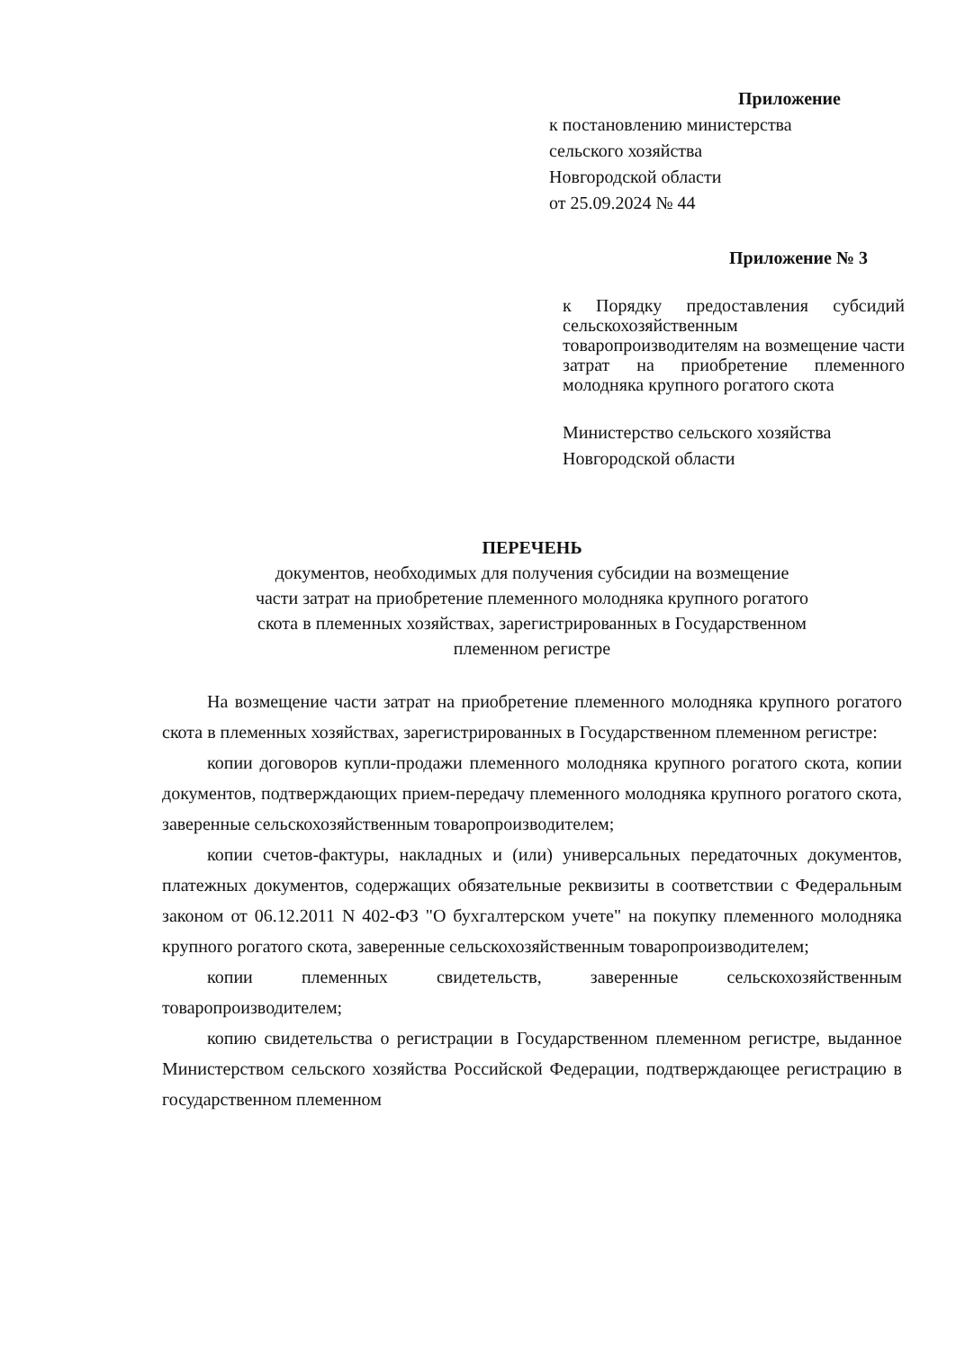Приложение
к постановлению министерства
сельского хозяйства
Новгородской области
от 25.09.2024 № 44
Приложение № 3
к Порядку предоставления субсидий сельскохозяйственным товаропроизводителям на возмещение части затрат на приобретение племенного молодняка крупного рогатого скота
Министерство сельского хозяйства
Новгородской области
ПЕРЕЧЕНЬ
документов, необходимых для получения субсидии на возмещение
части затрат на приобретение племенного молодняка крупного рогатого
скота в племенных хозяйствах, зарегистрированных в Государственном
племенном регистре
На возмещение части затрат на приобретение племенного молодняка крупного рогатого скота в племенных хозяйствах, зарегистрированных в Государственном племенном регистре:
копии договоров купли-продажи племенного молодняка крупного рогатого скота, копии документов, подтверждающих прием-передачу племенного молодняка крупного рогатого скота, заверенные сельскохозяйственным товаропроизводителем;
копии счетов-фактуры, накладных и (или) универсальных передаточных документов, платежных документов, содержащих обязательные реквизиты в соответствии с Федеральным законом от 06.12.2011 N 402-ФЗ "О бухгалтерском учете" на покупку племенного молодняка крупного рогатого скота, заверенные сельскохозяйственным товаропроизводителем;
копии племенных свидетельств, заверенные сельскохозяйственным товаропроизводителем;
копию свидетельства о регистрации в Государственном племенном регистре, выданное Министерством сельского хозяйства Российской Федерации, подтверждающее регистрацию в государственном племенном